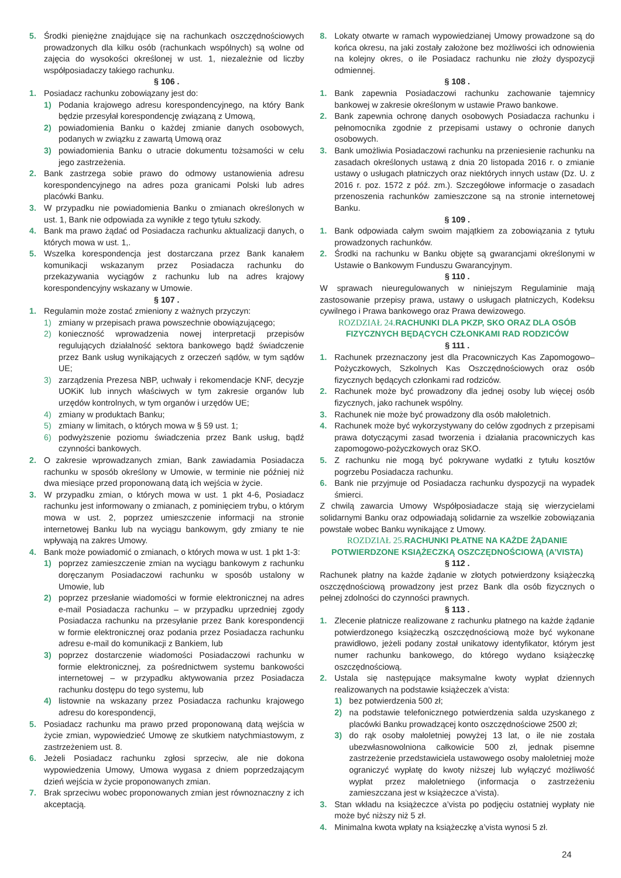5. Środki pieniężne znajdujące się na rachunkach oszczędnościowych prowadzonych dla kilku osób (rachunkach wspólnych) są wolne od zajęcia do wysokości określonej w ust. 1, niezależnie od liczby współposiadaczy takiego rachunku.
§ 106 .
1. Posiadacz rachunku zobowiązany jest do:
1) Podania krajowego adresu korespondencyjnego, na który Bank będzie przesyłał korespondencję związaną z Umową,
2) powiadomienia Banku o każdej zmianie danych osobowych, podanych w związku z zawartą Umową oraz
3) powiadomienia Banku o utracie dokumentu tożsamości w celu jego zastrzeżenia.
2. Bank zastrzega sobie prawo do odmowy ustanowienia adresu korespondencyjnego na adres poza granicami Polski lub adres placówki Banku.
3. W przypadku nie powiadomienia Banku o zmianach określonych w ust. 1, Bank nie odpowiada za wynikłe z tego tytułu szkody.
4. Bank ma prawo żądać od Posiadacza rachunku aktualizacji danych, o których mowa w ust. 1,.
5. Wszelka korespondencja jest dostarczana przez Bank kanałem komunikacji wskazanym przez Posiadacza rachunku do przekazywania wyciągów z rachunku lub na adres krajowy korespondencyjny wskazany w Umowie.
§ 107 .
1. Regulamin może zostać zmieniony z ważnych przyczyn:
1) zmiany w przepisach prawa powszechnie obowiązującego;
2) konieczność wprowadzenia nowej interpretacji przepisów regulujących działalność sektora bankowego bądź świadczenie przez Bank usług wynikających z orzeczeń sądów, w tym sądów UE;
3) zarządzenia Prezesa NBP, uchwały i rekomendacje KNF, decyzje UOKiK lub innych właściwych w tym zakresie organów lub urzędów kontrolnych, w tym organów i urzędów UE;
4) zmiany w produktach Banku;
5) zmiany w limitach, o których mowa w § 59 ust. 1;
6) podwyższenie poziomu świadczenia przez Bank usług, bądź czynności bankowych.
2. O zakresie wprowadzanych zmian, Bank zawiadamia Posiadacza rachunku w sposób określony w Umowie, w terminie nie później niż dwa miesiące przed proponowaną datą ich wejścia w życie.
3. W przypadku zmian, o których mowa w ust. 1 pkt 4-6, Posiadacz rachunku jest informowany o zmianach, z pominięciem trybu, o którym mowa w ust. 2, poprzez umieszczenie informacji na stronie internetowej Banku lub na wyciągu bankowym, gdy zmiany te nie wpływają na zakres Umowy.
4. Bank może powiadomić o zmianach, o których mowa w ust. 1 pkt 1-3:
1) poprzez zamieszczenie zmian na wyciągu bankowym z rachunku doręczanym Posiadaczowi rachunku w sposób ustalony w Umowie, lub
2) poprzez przesłanie wiadomości w formie elektronicznej na adres e-mail Posiadacza rachunku – w przypadku uprzedniej zgody Posiadacza rachunku na przesyłanie przez Bank korespondencji w formie elektronicznej oraz podania przez Posiadacza rachunku adresu e-mail do komunikacji z Bankiem, lub
3) poprzez dostarczenie wiadomości Posiadaczowi rachunku w formie elektronicznej, za pośrednictwem systemu bankowości internetowej – w przypadku aktywowania przez Posiadacza rachunku dostępu do tego systemu, lub
4) listownie na wskazany przez Posiadacza rachunku krajowego adresu do korespondencji,
5. Posiadacz rachunku ma prawo przed proponowaną datą wejścia w życie zmian, wypowiedzieć Umowę ze skutkiem natychmiastowym, z zastrzeżeniem ust. 8.
6. Jeżeli Posiadacz rachunku zgłosi sprzeciw, ale nie dokona wypowiedzenia Umowy, Umowa wygasa z dniem poprzedzającym dzień wejścia w życie proponowanych zmian.
7. Brak sprzeciwu wobec proponowanych zmian jest równoznaczny z ich akceptacją.
8. Lokaty otwarte w ramach wypowiedzianej Umowy prowadzone są do końca okresu, na jaki zostały założone bez możliwości ich odnowienia na kolejny okres, o ile Posiadacz rachunku nie złoży dyspozycji odmiennej.
§ 108 .
1. Bank zapewnia Posiadaczowi rachunku zachowanie tajemnicy bankowej w zakresie określonym w ustawie Prawo bankowe.
2. Bank zapewnia ochronę danych osobowych Posiadacza rachunku i pełnomocnika zgodnie z przepisami ustawy o ochronie danych osobowych.
3. Bank umożliwia Posiadaczowi rachunku na przeniesienie rachunku na zasadach określonych ustawą z dnia 20 listopada 2016 r. o zmianie ustawy o usługach płatniczych oraz niektórych innych ustaw (Dz. U. z 2016 r. poz. 1572 z póź. zm.). Szczegółowe informacje o zasadach przenoszenia rachunków zamieszczone są na stronie internetowej Banku.
§ 109 .
1. Bank odpowiada całym swoim majątkiem za zobowiązania z tytułu prowadzonych rachunków.
2. Środki na rachunku w Banku objęte są gwarancjami określonymi w Ustawie o Bankowym Funduszu Gwarancyjnym.
§ 110 .
W sprawach nieuregulowanych w niniejszym Regulaminie mają zastosowanie przepisy prawa, ustawy o usługach płatniczych, Kodeksu cywilnego i Prawa bankowego oraz Prawa dewizowego.
ROZDZIAŁ 24. RACHUNKI DLA PKZP, SKO ORAZ DLA OSÓB FIZYCZNYCH BĘDĄCYCH CZŁONKAMI RAD RODZICÓW
§ 111 .
1. Rachunek przeznaczony jest dla Pracowniczych Kas Zapomogowo–Pożyczkowych, Szkolnych Kas Oszczędnościowych oraz osób fizycznych będących członkami rad rodziców.
2. Rachunek może być prowadzony dla jednej osoby lub więcej osób fizycznych, jako rachunek wspólny.
3. Rachunek nie może być prowadzony dla osób małoletnich.
4. Rachunek może być wykorzystywany do celów zgodnych z przepisami prawa dotyczącymi zasad tworzenia i działania pracowniczych kas zapomogowo-pożyczkowych oraz SKO.
5. Z rachunku nie mogą być pokrywane wydatki z tytułu kosztów pogrzebu Posiadacza rachunku.
6. Bank nie przyjmuje od Posiadacza rachunku dyspozycji na wypadek śmierci.
Z chwilą zawarcia Umowy Współposiadacze stają się wierzycielami solidarnymi Banku oraz odpowiadają solidarnie za wszelkie zobowiązania powstałe wobec Banku wynikające z Umowy.
ROZDZIAŁ 25. RACHUNKI PŁATNE NA KAŻDE ŻĄDANIE POTWIERDZONE KSIĄŻECZKĄ OSZCZĘDNOŚCIOWĄ (A’VISTA)
§ 112 .
Rachunek płatny na każde żądanie w złotych potwierdzony książeczką oszczędnościową prowadzony jest przez Bank dla osób fizycznych o pełnej zdolności do czynności prawnych.
§ 113 .
1. Zlecenie płatnicze realizowane z rachunku płatnego na każde żądanie potwierdzonego książeczką oszczędnościową może być wykonane prawidłowo, jeżeli podany został unikatowy identyfikator, którym jest numer rachunku bankowego, do którego wydano książeczkę oszczędnościową.
2. Ustala się następujące maksymalne kwoty wypłat dziennych realizowanych na podstawie książeczek a’vista:
1) bez potwierdzenia 500 zł;
2) na podstawie telefonicznego potwierdzenia salda uzyskanego z placówki Banku prowadzącej konto oszczędnościowe 2500 zł;
3) do rąk osoby małoletniej powyżej 13 lat, o ile nie została ubezwłasnowolniona całkowicie 500 zł, jednak pisemne zastrzeżenie przedstawiciela ustawowego osoby małoletniej może ograniczyć wypłatę do kwoty niższej lub wyłączyć możliwość wypłat przez małoletniego (informacja o zastrzeżeniu zamieszczana jest w książeczce a’vista).
3. Stan wkładu na książeczce a’vista po podjęciu ostatniej wypłaty nie może być niższy niż 5 zł.
4. Minimalna kwota wpłaty na książeczkę a’vista wynosi 5 zł.
24